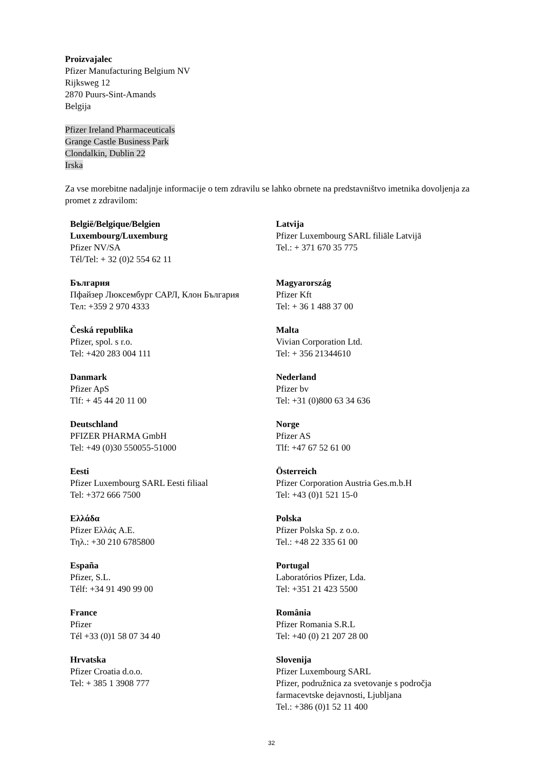Proizvajalec
Pfizer Manufacturing Belgium NV
Rijksweg 12
2870 Puurs-Sint-Amands
Belgija
Pfizer Ireland Pharmaceuticals
Grange Castle Business Park
Clondalkin, Dublin 22
Irska
Za vse morebitne nadaljnje informacije o tem zdravilu se lahko obrnete na predstavništvo imetnika dovoljenja za promet z zdravilom:
| België/Belgique/Belgien Luxembourg/Luxemburg Pfizer NV/SA Tél/Tel: + 32 (0)2 554 62 11 | Latvija Pfizer Luxembourg SARL filiāle Latvijā Tel.: + 371 670 35 775 |
| България Пфайзер Люксембург САРЛ, Клон България Тел: +359 2 970 4333 | Magyarország Pfizer Kft Tel: + 36 1 488 37 00 |
| Česká republika Pfizer, spol. s r.o. Tel: +420 283 004 111 | Malta Vivian Corporation Ltd. Tel: + 356 21344610 |
| Danmark Pfizer ApS Tlf: + 45 44 20 11 00 | Nederland Pfizer bv Tel: +31 (0)800 63 34 636 |
| Deutschland PFIZER PHARMA GmbH Tel: +49 (0)30 550055-51000 | Norge Pfizer AS Tlf: +47 67 52 61 00 |
| Eesti Pfizer Luxembourg SARL Eesti filiaal Tel: +372 666 7500 | Österreich Pfizer Corporation Austria Ges.m.b.H Tel: +43 (0)1 521 15-0 |
| Ελλάδα Pfizer Ελλάς A.E. Τηλ.: +30 210 6785800 | Polska Pfizer Polska Sp. z o.o. Tel.: +48 22 335 61 00 |
| España Pfizer, S.L. Télf: +34 91 490 99 00 | Portugal Laboratórios Pfizer, Lda. Tel: +351 21 423 5500 |
| France Pfizer Tél +33 (0)1 58 07 34 40 | România Pfizer Romania S.R.L Tel: +40 (0) 21 207 28 00 |
| Hrvatska Pfizer Croatia d.o.o. Tel: + 385 1 3908 777 | Slovenija Pfizer Luxembourg SARL Pfizer, podružnica za svetovanje s področja farmacevtske dejavnosti, Ljubljana Tel.: +386 (0)1 52 11 400 |
32